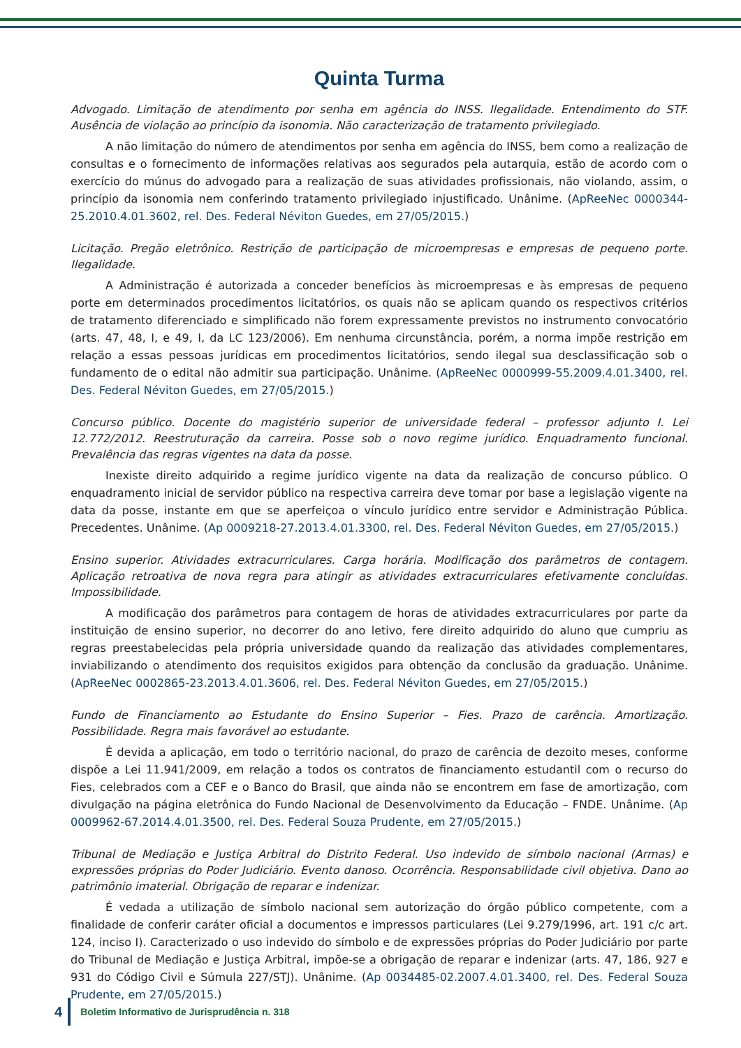Quinta Turma
Advogado. Limitação de atendimento por senha em agência do INSS. Ilegalidade. Entendimento do STF. Ausência de violação ao princípio da isonomia. Não caracterização de tratamento privilegiado.
A não limitação do número de atendimentos por senha em agência do INSS, bem como a realização de consultas e o fornecimento de informações relativas aos segurados pela autarquia, estão de acordo com o exercício do múnus do advogado para a realização de suas atividades profissionais, não violando, assim, o princípio da isonomia nem conferindo tratamento privilegiado injustificado. Unânime. (ApReeNec 0000344-25.2010.4.01.3602, rel. Des. Federal Néviton Guedes, em 27/05/2015.)
Licitação. Pregão eletrônico. Restrição de participação de microempresas e empresas de pequeno porte. Ilegalidade.
A Administração é autorizada a conceder benefícios às microempresas e às empresas de pequeno porte em determinados procedimentos licitatórios, os quais não se aplicam quando os respectivos critérios de tratamento diferenciado e simplificado não forem expressamente previstos no instrumento convocatório (arts. 47, 48, I, e 49, I, da LC 123/2006). Em nenhuma circunstância, porém, a norma impõe restrição em relação a essas pessoas jurídicas em procedimentos licitatórios, sendo ilegal sua desclassificação sob o fundamento de o edital não admitir sua participação. Unânime. (ApReeNec 0000999-55.2009.4.01.3400, rel. Des. Federal Néviton Guedes, em 27/05/2015.)
Concurso público. Docente do magistério superior de universidade federal – professor adjunto I. Lei 12.772/2012. Reestruturação da carreira. Posse sob o novo regime jurídico. Enquadramento funcional. Prevalência das regras vigentes na data da posse.
Inexiste direito adquirido a regime jurídico vigente na data da realização de concurso público. O enquadramento inicial de servidor público na respectiva carreira deve tomar por base a legislação vigente na data da posse, instante em que se aperfeiçoa o vínculo jurídico entre servidor e Administração Pública. Precedentes. Unânime. (Ap 0009218-27.2013.4.01.3300, rel. Des. Federal Néviton Guedes, em 27/05/2015.)
Ensino superior. Atividades extracurriculares. Carga horária. Modificação dos parâmetros de contagem. Aplicação retroativa de nova regra para atingir as atividades extracurriculares efetivamente concluídas. Impossibilidade.
A modificação dos parâmetros para contagem de horas de atividades extracurriculares por parte da instituição de ensino superior, no decorrer do ano letivo, fere direito adquirido do aluno que cumpriu as regras preestabelecidas pela própria universidade quando da realização das atividades complementares, inviabilizando o atendimento dos requisitos exigidos para obtenção da conclusão da graduação. Unânime. (ApReeNec 0002865-23.2013.4.01.3606, rel. Des. Federal Néviton Guedes, em 27/05/2015.)
Fundo de Financiamento ao Estudante do Ensino Superior – Fies. Prazo de carência. Amortização. Possibilidade. Regra mais favorável ao estudante.
É devida a aplicação, em todo o território nacional, do prazo de carência de dezoito meses, conforme dispõe a Lei 11.941/2009, em relação a todos os contratos de financiamento estudantil com o recurso do Fies, celebrados com a CEF e o Banco do Brasil, que ainda não se encontrem em fase de amortização, com divulgação na página eletrônica do Fundo Nacional de Desenvolvimento da Educação – FNDE. Unânime. (Ap 0009962-67.2014.4.01.3500, rel. Des. Federal Souza Prudente, em 27/05/2015.)
Tribunal de Mediação e Justiça Arbitral do Distrito Federal. Uso indevido de símbolo nacional (Armas) e expressões próprias do Poder Judiciário. Evento danoso. Ocorrência. Responsabilidade civil objetiva. Dano ao patrimônio imaterial. Obrigação de reparar e indenizar.
É vedada a utilização de símbolo nacional sem autorização do órgão público competente, com a finalidade de conferir caráter oficial a documentos e impressos particulares (Lei 9.279/1996, art. 191 c/c art. 124, inciso I). Caracterizado o uso indevido do símbolo e de expressões próprias do Poder Judiciário por parte do Tribunal de Mediação e Justiça Arbitral, impõe-se a obrigação de reparar e indenizar (arts. 47, 186, 927 e 931 do Código Civil e Súmula 227/STJ). Unânime. (Ap 0034485-02.2007.4.01.3400, rel. Des. Federal Souza Prudente, em 27/05/2015.)
4 Boletim Informativo de Jurisprudência n. 318